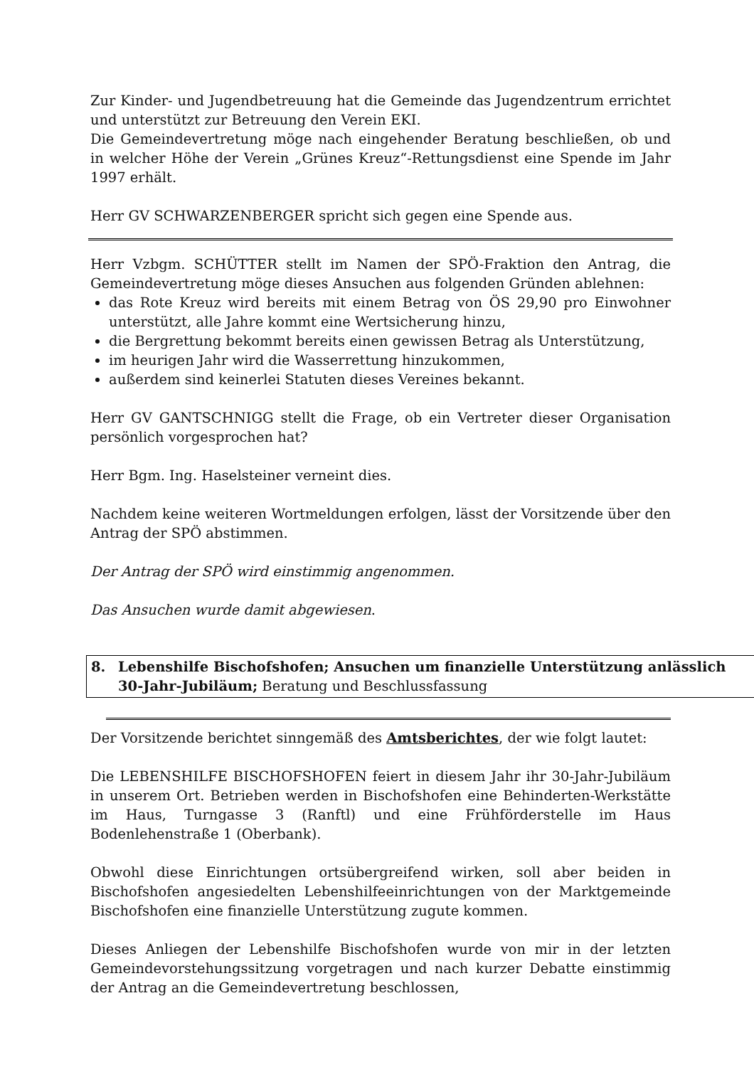Zur Kinder- und Jugendbetreuung hat die Gemeinde das Jugendzentrum errichtet und unterstützt zur Betreuung den Verein EKI.
Die Gemeindevertretung möge nach eingehender Beratung beschließen, ob und in welcher Höhe der Verein „Grünes Kreuz“-Rettungsdienst eine Spende im Jahr 1997 erhält.
Herr GV SCHWARZENBERGER spricht sich gegen eine Spende aus.
Herr Vzbgm. SCHÜTTER stellt im Namen der SPÖ-Fraktion den Antrag, die Gemeindevertretung möge dieses Ansuchen aus folgenden Gründen ablehnen:
das Rote Kreuz wird bereits mit einem Betrag von ÖS 29,90 pro Einwohner unterstützt, alle Jahre kommt eine Wertsicherung hinzu,
die Bergrettung bekommt bereits einen gewissen Betrag als Unterstützung,
im heurigen Jahr wird die Wasserrettung hinzukommen,
außerdem sind keinerlei Statuten dieses Vereines bekannt.
Herr GV GANTSCHNIGG stellt die Frage, ob ein Vertreter dieser Organisation persönlich vorgesprochen hat?
Herr Bgm. Ing. Haselsteiner verneint dies.
Nachdem keine weiteren Wortmeldungen erfolgen, lässt der Vorsitzende über den Antrag der SPÖ abstimmen.
Der Antrag der SPÖ wird einstimmig angenommen.
Das Ansuchen wurde damit abgewiesen.
8. Lebenshilfe Bischofshofen; Ansuchen um finanzielle Unterstützung anlässlich 30-Jahr-Jubiläum; Beratung und Beschlussfassung
Der Vorsitzende berichtet sinngemäß des Amtsberichtes, der wie folgt lautet:
Die LEBENSHILFE BISCHOFSHOFEN feiert in diesem Jahr ihr 30-Jahr-Jubiläum in unserem Ort. Betrieben werden in Bischofshofen eine Behinderten-Werkstätte im Haus, Turngasse 3 (Ranftl) und eine Frühförderstelle im Haus Bodenlehenstraße 1 (Oberbank).
Obwohl diese Einrichtungen ortsübergreifend wirken, soll aber beiden in Bischofshofen angesiedelten Lebenshilfeeinrichtungen von der Marktgemeinde Bischofshofen eine finanzielle Unterstützung zugute kommen.
Dieses Anliegen der Lebenshilfe Bischofshofen wurde von mir in der letzten Gemeindevorstehungssitzung vorgetragen und nach kurzer Debatte einstimmig der Antrag an die Gemeindevertretung beschlossen,